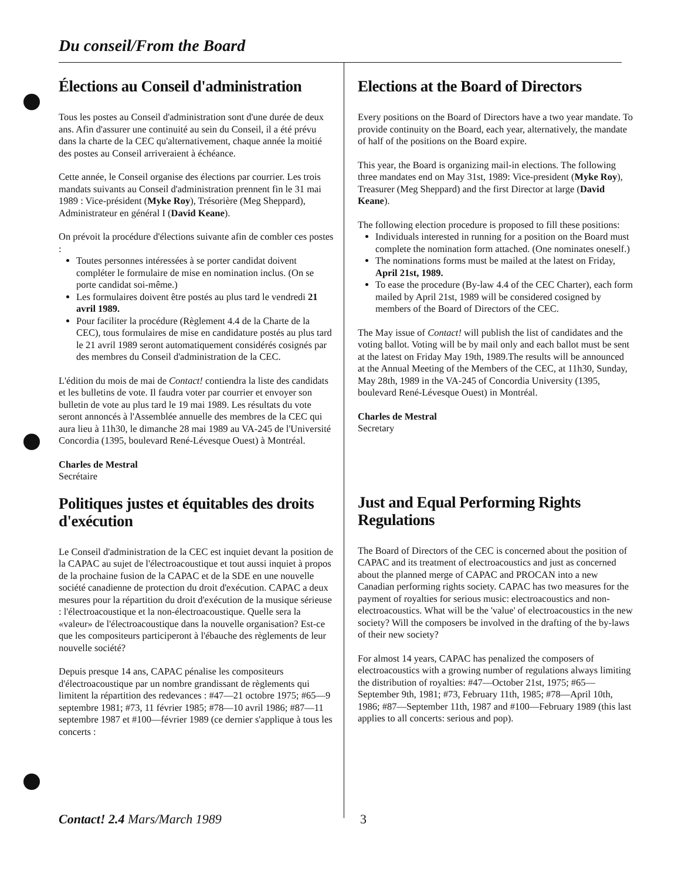Du conseil/From the Board
Élections au Conseil d'administration
Tous les postes au Conseil d'administration sont d'une durée de deux ans. Afin d'assurer une continuité au sein du Conseil, il a été prévu dans la charte de la CEC qu'alternativement, chaque année la moitié des postes au Conseil arriveraient à échéance.
Cette année, le Conseil organise des élections par courrier. Les trois mandats suivants au Conseil d'administration prennent fin le 31 mai 1989 : Vice-président (Myke Roy), Trésorière (Meg Sheppard), Administrateur en général I (David Keane).
On prévoit la procédure d'élections suivante afin de combler ces postes :
Toutes personnes intéressées à se porter candidat doivent compléter le formulaire de mise en nomination inclus. (On se porte candidat soi-même.)
Les formulaires doivent être postés au plus tard le vendredi 21 avril 1989.
Pour faciliter la procédure (Règlement 4.4 de la Charte de la CEC), tous formulaires de mise en candidature postés au plus tard le 21 avril 1989 seront automatiquement considérés cosignés par des membres du Conseil d'administration de la CEC.
L'édition du mois de mai de Contact! contiendra la liste des candidats et les bulletins de vote. Il faudra voter par courrier et envoyer son bulletin de vote au plus tard le 19 mai 1989. Les résultats du vote seront annoncés à l'Assemblée annuelle des membres de la CEC qui aura lieu à 11h30, le dimanche 28 mai 1989 au VA-245 de l'Université Concordia (1395, boulevard René-Lévesque Ouest) à Montréal.
Charles de Mestral
Secrétaire
Politiques justes et équitables des droits d'exécution
Le Conseil d'administration de la CEC est inquiet devant la position de la CAPAC au sujet de l'électroacoustique et tout aussi inquiet à propos de la prochaine fusion de la CAPAC et de la SDE en une nouvelle société canadienne de protection du droit d'exécution. CAPAC a deux mesures pour la répartition du droit d'exécution de la musique sérieuse : l'électroacoustique et la non-électroacoustique. Quelle sera la «valeur» de l'électroacoustique dans la nouvelle organisation? Est-ce que les compositeurs participeront à l'ébauche des règlements de leur nouvelle société?
Depuis presque 14 ans, CAPAC pénalise les compositeurs d'électroacoustique par un nombre grandissant de règlements qui limitent la répartition des redevances : #47—21 octobre 1975; #65—9 septembre 1981; #73, 11 février 1985; #78—10 avril 1986; #87—11 septembre 1987 et #100—février 1989 (ce dernier s'applique à tous les concerts :
Elections at the Board of Directors
Every positions on the Board of Directors have a two year mandate. To provide continuity on the Board, each year, alternatively, the mandate of half of the positions on the Board expire.
This year, the Board is organizing mail-in elections. The following three mandates end on May 31st, 1989: Vice-president (Myke Roy), Treasurer (Meg Sheppard) and the first Director at large (David Keane).
The following election procedure is proposed to fill these positions:
Individuals interested in running for a position on the Board must complete the nomination form attached. (One nominates oneself.)
The nominations forms must be mailed at the latest on Friday, April 21st, 1989.
To ease the procedure (By-law 4.4 of the CEC Charter), each form mailed by April 21st, 1989 will be considered cosigned by members of the Board of Directors of the CEC.
The May issue of Contact! will publish the list of candidates and the voting ballot. Voting will be by mail only and each ballot must be sent at the latest on Friday May 19th, 1989.The results will be announced at the Annual Meeting of the Members of the CEC, at 11h30, Sunday, May 28th, 1989 in the VA-245 of Concordia University (1395, boulevard René-Lévesque Ouest) in Montréal.
Charles de Mestral
Secretary
Just and Equal Performing Rights Regulations
The Board of Directors of the CEC is concerned about the position of CAPAC and its treatment of electroacoustics and just as concerned about the planned merge of CAPAC and PROCAN into a new Canadian performing rights society. CAPAC has two measures for the payment of royalties for serious music: electroacoustics and non-electroacoustics. What will be the 'value' of electroacoustics in the new society? Will the composers be involved in the drafting of the by-laws of their new society?
For almost 14 years, CAPAC has penalized the composers of electroacoustics with a growing number of regulations always limiting the distribution of royalties: #47—October 21st, 1975; #65—September 9th, 1981; #73, February 11th, 1985; #78—April 10th, 1986; #87—September 11th, 1987 and #100—February 1989 (this last applies to all concerts: serious and pop).
Contact! 2.4 Mars/March 1989 3